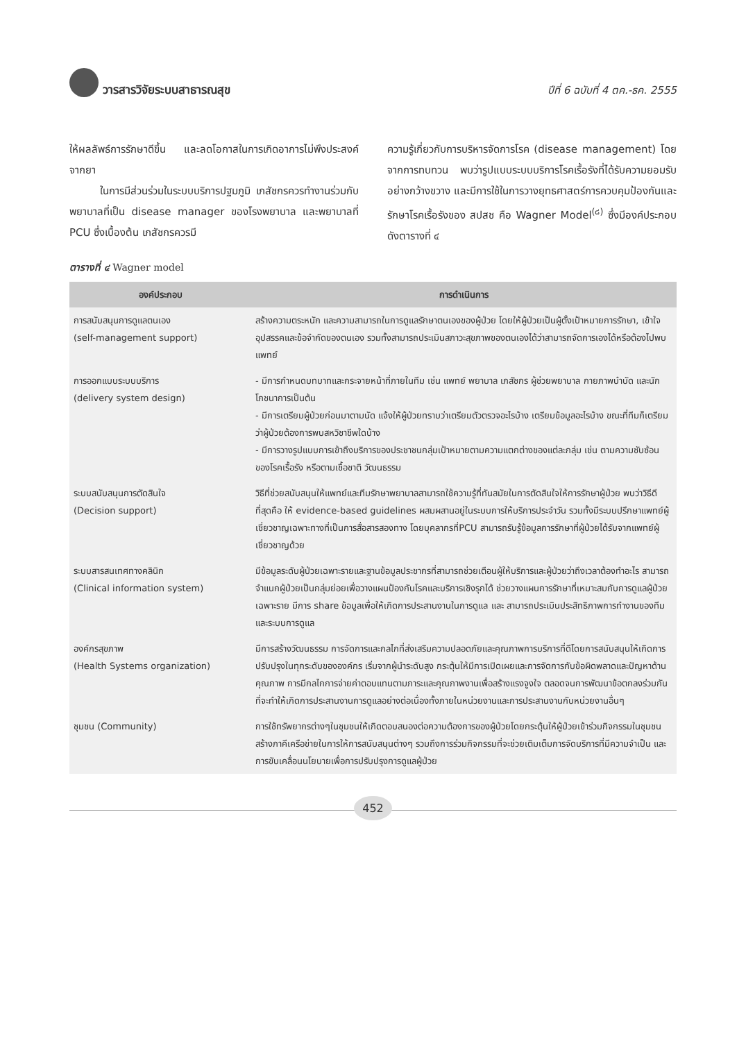วารสารวิจัยระบบสาธารณสุข ปีที่ 6 ฉบับที่ 4 ตค.-ธค. 2555
ให้ผลลัพธ์การรักษาดีขึ้น และลดโอกาสในการเกิดอาการไม่พึงประสงค์จากยา
ในการมีส่วนร่วมในระบบบริการปฐมภูมิ เภสัชกรควรทำงานร่วมกับพยาบาลที่เป็น disease manager ของโรงพยาบาล และพยาบาลที่ PCU ซึ่งเบื้องต้น เภสัชกรควรมี
ความรู้เกี่ยวกับการบริหารจัดการโรค (disease management) โดยจากการทบทวน พบว่ารูปแบบระบบบริการโรคเรื้อรังที่ได้รับความยอมรับอย่างกว้างขวาง และมีการใช้ในการวางยุทธศาสตร์การควบคุมป้องกันและรักษาโรคเรื้อรังของ สปสช คือ Wagner Model<sup>(๘)</sup> ซึ่งมีองค์ประกอบดังตารางที่ ๔
ตารางที่ ๔ Wagner model
| องค์ประกอบ | การดำเนินการ |
| --- | --- |
| การสนับสนุนการดูแลตนเอง (self-management support) | สร้างความตระหนัก และความสามารถในการดูแลรักษาตนเองของผู้ป่วย โดยให้ผู้ป่วยเป็นผู้ตั้งเป้าหมายการรักษา, เข้าใจอุปสรรคและข้อจำกัดของตนเอง รวมทั้งสามารถประเมินสภาวะสุขภาพของตนเองได้ว่าสามารถจัดการเองได้หรือต้องไปพบแพทย์ |
| การออกแบบระบบบริการ (delivery system design) | - มีการกำหนดบทบาทและกระจายหน้าที่ภายในทีม เช่น แพทย์ พยาบาล เภสัชกร ผู้ช่วยพยาบาล กายภาพบำบัด และนักโภชนาการเป็นต้น - มีการเตรียมผู้ป่วยก่อนมาตามนัด แจ้งให้ผู้ป่วยทราบว่าเตรียมตัวตรวจอะไรบ้าง เตรียมข้อมูลอะไรบ้าง ขณะที่ทีมก็เตรียมว่าผู้ป่วยต้องการพบสหวิชาชีพใดบ้าง - มีการวางรูปแบบการเข้าถึงบริการของประชาชนกลุ่มเป้าหมายตามความแตกต่างของแต่ละกลุ่ม เช่น ตามความซับซ้อนของโรคเรื้อรัง หรือตามเชื้อชาติ วัฒนธรรม |
| ระบบสนับสนุนการตัดสินใจ (Decision support) | วิธีที่ช่วยสนับสนุนให้แพทย์และทีมรักษาพยาบาลสามารถใช้ความรู้ที่ทันสมัยในการตัดสินใจให้การรักษาผู้ป่วย พบว่าวิธีดีที่สุดคือ ให้ evidence-based guidelines ผสมผสานอยู่ในระบบการให้บริการประจำวัน รวมทั้งมีระบบปรึกษาแพทย์ผู้เชี่ยวชาญเฉพาะทางที่เป็นการสื่อสารสองทาง โดยบุคลากรที่PCU สามารถรับรู้ข้อมูลการรักษาที่ผู้ป่วยได้รับจากแพทย์ผู้เชี่ยวชาญด้วย |
| ระบบสารสนเทศทางคลินิก (Clinical information system) | มีข้อมูลระดับผู้ป่วยเฉพาะรายและฐานข้อมูลประชากรที่สามารถช่วยเตือนผู้ให้บริการและผู้ป่วยว่าถึงเวลาต้องทำอะไร สามารถจำแนกผู้ป่วยเป็นกลุ่มย่อยเพื่อวางแผนป้องกันโรคและบริการเชิงรุกได้ ช่วยวางแผนการรักษาที่เหมาะสมกับการดูแลผู้ป่วยเฉพาะราย มีการ share ข้อมูลเพื่อให้เกิดการประสานงานในการดูแล และ สามารถประเมินประสิทธิภาพการทำงานของทีม และระบบการดูแล |
| องค์กรสุขภาพ (Health Systems organization) | มีการสร้างวัฒนธรรม การจัดการและกลไกที่ส่งเสริมความปลอดภัยและคุณภาพการบริการที่ดีโดยการสนับสนุนให้เกิดการปรับปรุงในทุกระดับขององค์กร เริ่มจากผู้นำระดับสูง กระตุ้นให้มีการเปิดเผยและการจัดการกับข้อผิดพลาดและปัญหาด้านคุณภาพ การมีกลไกการจ่ายค่าตอบแทนตามภาระและคุณภาพงานเพื่อสร้างแรงจูงใจ ตลอดจนการพัฒนาข้อตกลงร่วมกันที่จะทำให้เกิดการประสานงานการดูแลอย่างต่อเนื่องทั้งภายในหน่วยงานและการประสานงานกับหน่วยงานอื่นๆ |
| ชุมชน (Community) | การใช้ทรัพยากรต่างๆในชุมชนให้เกิดตอบสนองต่อความต้องการของผู้ป่วยโดยกระตุ้นให้ผู้ป่วยเข้าร่วมกิจกรรมในชุมชน สร้างภาคีเครือข่ายในการให้การสนับสนุนต่างๆ รวมถึงการร่วมกิจกรรมที่จะช่วยเติมเต็มการจัดบริการที่มีความจำเป็น และการขับเคลื่อนนโยบายเพื่อการปรับปรุงการดูแลผู้ป่วย |
452